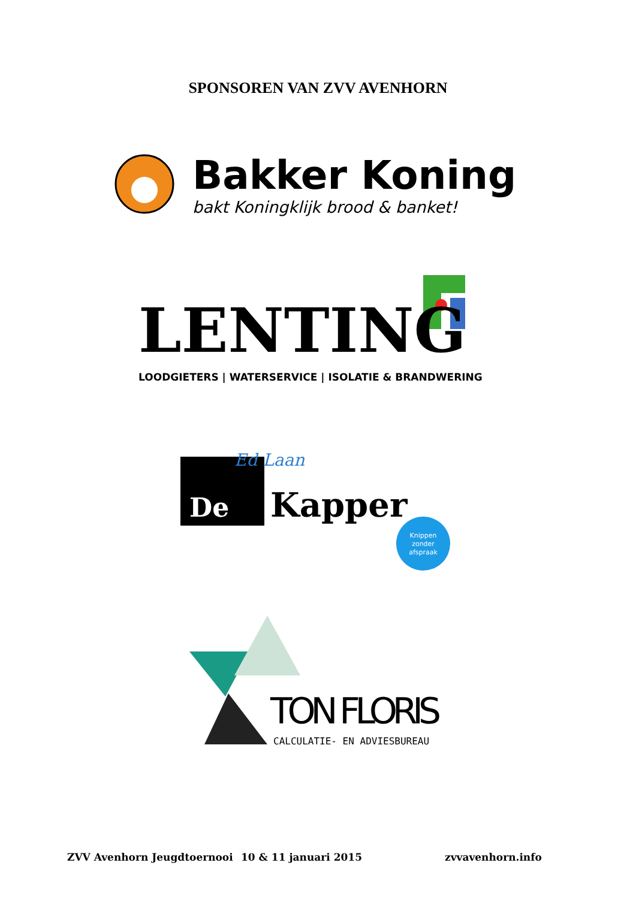SPONSOREN VAN ZVV AVENHORN
Bakker Koning
bakt Koningklijk brood & banket!
LENTING
LOODGIETERS | WATERSERVICE | ISOLATIE & BRANDWERING
Ed Laan
De
Kapper
Knippen
zonder
afspraak
TON FLORIS
CALCULATIE- EN ADVIESBUREAU
ZVV Avenhorn Jeugdtoernooi 10 & 11 januari 2015 zvvavenhorn.info